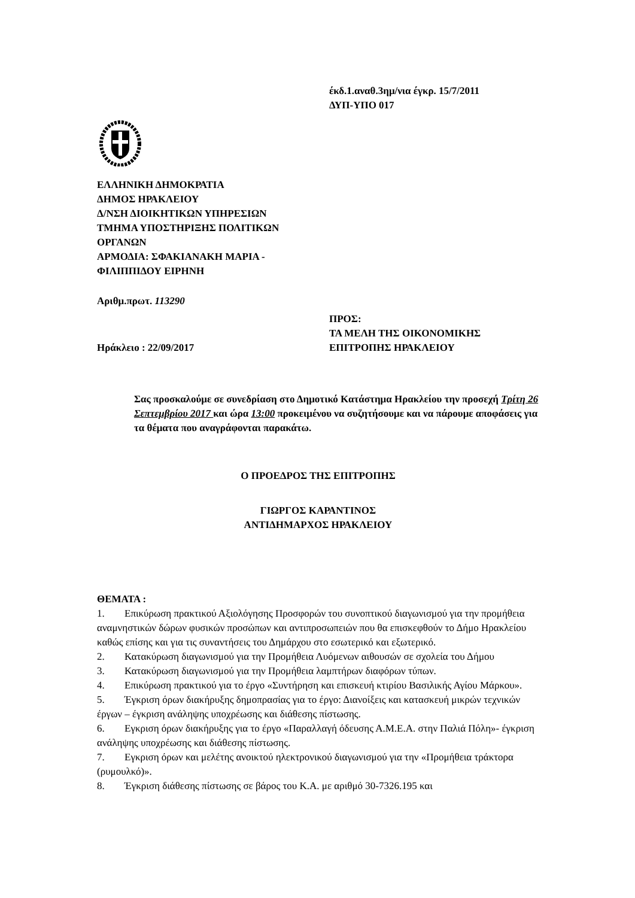έκδ.1.αναθ.3ημ/νια έγκρ. 15/7/2011
ΔΥΠ-ΥΠΟ 017
ΕΛΛΗΝΙΚΗ ΔΗΜΟΚΡΑΤΙΑ
ΔΗΜΟΣ ΗΡΑΚΛΕΙΟΥ
Δ/ΝΣΗ ΔΙΟΙΚΗΤΙΚΩΝ ΥΠΗΡΕΣΙΩΝ
ΤΜΗΜΑ ΥΠΟΣΤΗΡΙΞΗΣ ΠΟΛΙΤΙΚΩΝ
ΟΡΓΑΝΩΝ
ΑΡΜΟΔΙΑ: ΣΦΑΚΙΑΝΑΚΗ ΜΑΡΙΑ -
ΦΙΛΙΠΠΙΔΟΥ ΕΙΡΗΝΗ
Αριθμ.πρωτ. 113290
Ηράκλειο : 22/09/2017 ΠΡΟΣ:
ΤΑ ΜΕΛΗ ΤΗΣ ΟΙΚΟΝΟΜΙΚΗΣ
ΕΠΙΤΡΟΠΗΣ ΗΡΑΚΛΕΙΟΥ
Σας προσκαλούμε σε συνεδρίαση στο Δημοτικό Κατάστημα Ηρακλείου την προσεχή Τρίτη 26 Σεπτεμβρίου 2017 και ώρα 13:00 προκειμένου να συζητήσουμε και να πάρουμε αποφάσεις για τα θέματα που αναγράφονται παρακάτω.
Ο ΠΡΟΕΔΡΟΣ ΤΗΣ ΕΠΙΤΡΟΠΗΣ
ΓΙΩΡΓΟΣ ΚΑΡΑΝΤΙΝΟΣ
ΑΝΤΙΔΗΜΑΡΧΟΣ ΗΡΑΚΛΕΙΟΥ
ΘΕΜΑΤΑ :
1. Επικύρωση πρακτικού Αξιολόγησης Προσφορών του συνοπτικού διαγωνισμού για την προμήθεια αναμνηστικών δώρων φυσικών προσώπων και αντιπροσωπειών που θα επισκεφθούν το Δήμο Ηρακλείου καθώς επίσης και για τις συναντήσεις του Δημάρχου στο εσωτερικό και εξωτερικό.
2. Κατακύρωση διαγωνισμού για την Προμήθεια Λυόμενων αιθουσών σε σχολεία του Δήμου
3. Κατακύρωση διαγωνισμού για την Προμήθεια λαμπτήρων διαφόρων τύπων.
4. Επικύρωση πρακτικού για το έργο «Συντήρηση και επισκευή κτιρίου Βασιλικής Αγίου Μάρκου».
5. Έγκριση όρων διακήρυξης δημοπρασίας για το έργο: Διανοίξεις και κατασκευή μικρών τεχνικών έργων – έγκριση ανάληψης υποχρέωσης και διάθεσης πίστωσης.
6. Εγκριση όρων διακήρυξης για το έργο «Παραλλαγή όδευσης Α.Μ.Ε.Α. στην Παλιά Πόλη»- έγκριση ανάληψης υποχρέωσης και διάθεσης πίστωσης.
7. Εγκριση όρων και μελέτης ανοικτού ηλεκτρονικού διαγωνισμού για την «Προμήθεια τράκτορα (ρυμουλκό)».
8. Έγκριση διάθεσης πίστωσης σε βάρος του Κ.Α. με αριθμό 30-7326.195 και